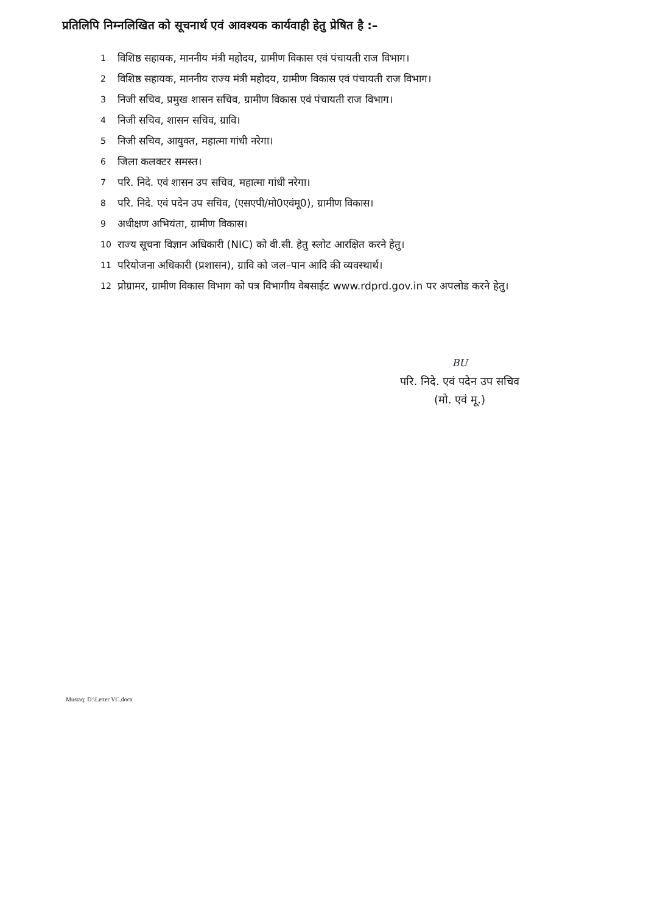प्रतिलिपि निम्नलिखित को सूचनार्थ एवं आवश्यक कार्यवाही हेतु प्रेषित है :–
1 विशिष्ठ सहायक, माननीय मंत्री महोदय, ग्रामीण विकास एवं पंचायती राज विभाग।
2 विशिष्ठ सहायक, माननीय राज्य मंत्री महोदय, ग्रामीण विकास एवं पंचायती राज विभाग।
3 निजी सचिव, प्रमुख शासन सचिव, ग्रामीण विकास एवं पंचायती राज विभाग।
4 निजी सचिव, शासन सचिव, ग्रावि।
5 निजी सचिव, आयुक्त, महात्मा गांधी नरेगा।
6 जिला कलक्टर समस्त।
7 परि. निदे. एवं शासन उप सचिव, महात्मा गांधी नरेगा।
8 परि. निदे. एवं पदेन उप सचिव, (एसएपी/मो0एवंमू0), ग्रामीण विकास।
9 अधीक्षण अभियंता, ग्रामीण विकास।
10 राज्य सूचना विज्ञान अधिकारी (NIC) को वी.सी. हेतु स्लोट आरक्षित करने हेतु।
11 परियोजना अधिकारी (प्रशासन), ग्रावि को जल–पान आदि की व्यवस्थार्थ।
12 प्रोग्रामर, ग्रामीण विकास विभाग को पत्र विभागीय वेबसाईट www.rdprd.gov.in पर अपलोड करने हेतु।
BU
परि. निदे. एवं पदेन उप सचिव
(मो. एवं मू.)
Mustaq: D:\Letter VC.docx